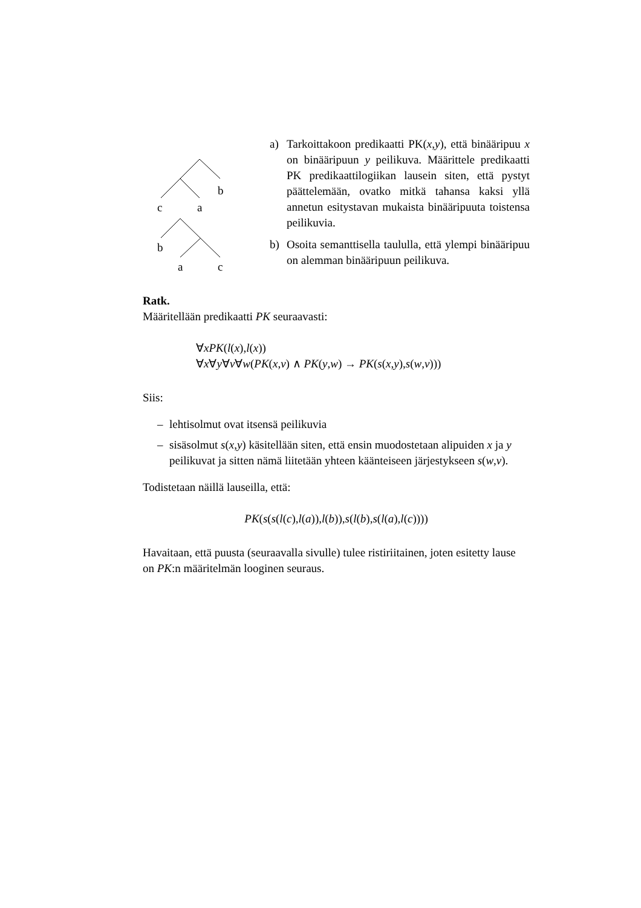b
c
a
b
a
c
a) Tarkoittakoon predikaatti PK(x,y), että binääripuu x on binääripuun y peilikuva. Määrittele predikaatti PK predikaattilogiikan lausein siten, että pystyt päättelemään, ovatko mitkä tahansa kaksi yllä annetun esitystavan mukaista binääripuuta toistensa peilikuvia.
b) Osoita semanttisella taululla, että ylempi binääripuu on alemman binääripuun peilikuva.
Ratk.
Määritellään predikaatti PK seuraavasti:
∀xPK(l(x),l(x))
∀x∀y∀v∀w(PK(x,v) ∧ PK(y,w) → PK(s(x,y),s(w,v)))
Siis:
– lehtisolmut ovat itsensä peilikuvia
– sisäsolmut s(x,y) käsitellään siten, että ensin muodostetaan alipuiden x ja y peilikuvat ja sitten nämä liitetään yhteen käänteiseen järjestykseen s(w,v).
Todistetaan näillä lauseilla, että:
PK(s(s(l(c),l(a)),l(b)),s(l(b),s(l(a),l(c))))
Havaitaan, että puusta (seuraavalla sivulle) tulee ristiriitainen, joten esitetty lause on PK:n määritelmän looginen seuraus.